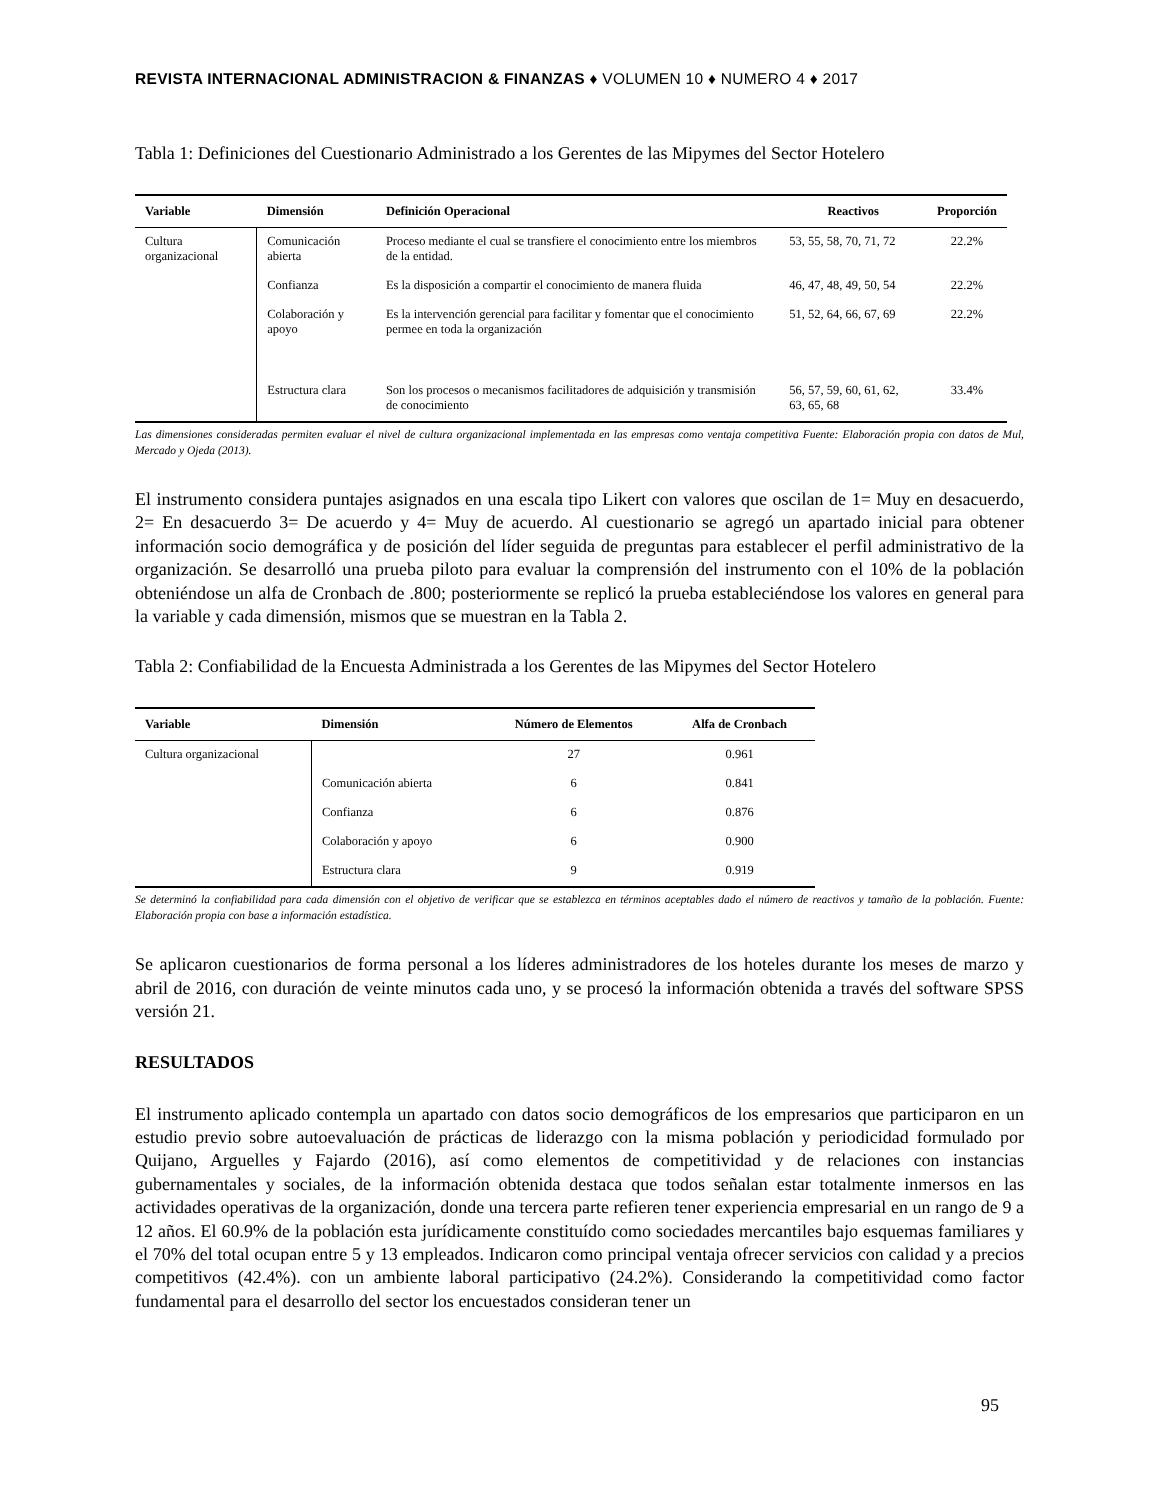REVISTA INTERNACIONAL ADMINISTRACION & FINANZAS ♦ VOLUMEN 10 ♦ NUMERO 4 ♦ 2017
Tabla 1: Definiciones del Cuestionario Administrado a los Gerentes de las Mipymes del Sector Hotelero
| Variable | Dimensión | Definición Operacional | Reactivos | Proporción |
| --- | --- | --- | --- | --- |
| Cultura organizacional | Comunicación abierta | Proceso mediante el cual se transfiere el conocimiento entre los miembros de la entidad. | 53, 55, 58, 70, 71, 72 | 22.2% |
| | Confianza | Es la disposición a compartir el conocimiento de manera fluida | 46, 47, 48, 49, 50, 54 | 22.2% |
| | Colaboración y apoyo | Es la intervención gerencial para facilitar y fomentar que el conocimiento permee en toda la organización | 51, 52, 64, 66, 67, 69 | 22.2% |
| | Estructura clara | Son los procesos o mecanismos facilitadores de adquisición y transmisión de conocimiento | 56, 57, 59, 60, 61, 62, 63, 65, 68 | 33.4% |
Las dimensiones consideradas permiten evaluar el nivel de cultura organizacional implementada en las empresas como ventaja competitiva Fuente: Elaboración propia con datos de Mul, Mercado y Ojeda (2013).
El instrumento considera puntajes asignados en una escala tipo Likert con valores que oscilan de 1= Muy en desacuerdo, 2= En desacuerdo 3= De acuerdo y 4= Muy de acuerdo. Al cuestionario se agregó un apartado inicial para obtener información socio demográfica y de posición del líder seguida de preguntas para establecer el perfil administrativo de la organización. Se desarrolló una prueba piloto para evaluar la comprensión del instrumento con el 10% de la población obteniéndose un alfa de Cronbach de .800; posteriormente se replicó la prueba estableciéndose los valores en general para la variable y cada dimensión, mismos que se muestran en la Tabla 2.
Tabla 2: Confiabilidad de la Encuesta Administrada a los Gerentes de las Mipymes del Sector Hotelero
| Variable | Dimensión | Número de Elementos | Alfa de Cronbach |
| --- | --- | --- | --- |
| Cultura organizacional | | 27 | 0.961 |
| | Comunicación abierta | 6 | 0.841 |
| | Confianza | 6 | 0.876 |
| | Colaboración y apoyo | 6 | 0.900 |
| | Estructura clara | 9 | 0.919 |
Se determinó la confiabilidad para cada dimensión con el objetivo de verificar que se establezca en términos aceptables dado el número de reactivos y tamaño de la población. Fuente: Elaboración propia con base a información estadística.
Se aplicaron cuestionarios de forma personal a los líderes administradores de los hoteles durante los meses de marzo y abril de 2016, con duración de veinte minutos cada uno, y se procesó la información obtenida a través del software SPSS versión 21.
RESULTADOS
El instrumento aplicado contempla un apartado con datos socio demográficos de los empresarios que participaron en un estudio previo sobre autoevaluación de prácticas de liderazgo con la misma población y periodicidad formulado por Quijano, Arguelles y Fajardo (2016), así como elementos de competitividad y de relaciones con instancias gubernamentales y sociales, de la información obtenida destaca que todos señalan estar totalmente inmersos en las actividades operativas de la organización, donde una tercera parte refieren tener experiencia empresarial en un rango de 9 a 12 años. El 60.9% de la población esta jurídicamente constituído como sociedades mercantiles bajo esquemas familiares y el 70% del total ocupan entre 5 y 13 empleados. Indicaron como principal ventaja ofrecer servicios con calidad y a precios competitivos (42.4%). con un ambiente laboral participativo (24.2%). Considerando la competitividad como factor fundamental para el desarrollo del sector los encuestados consideran tener un
95